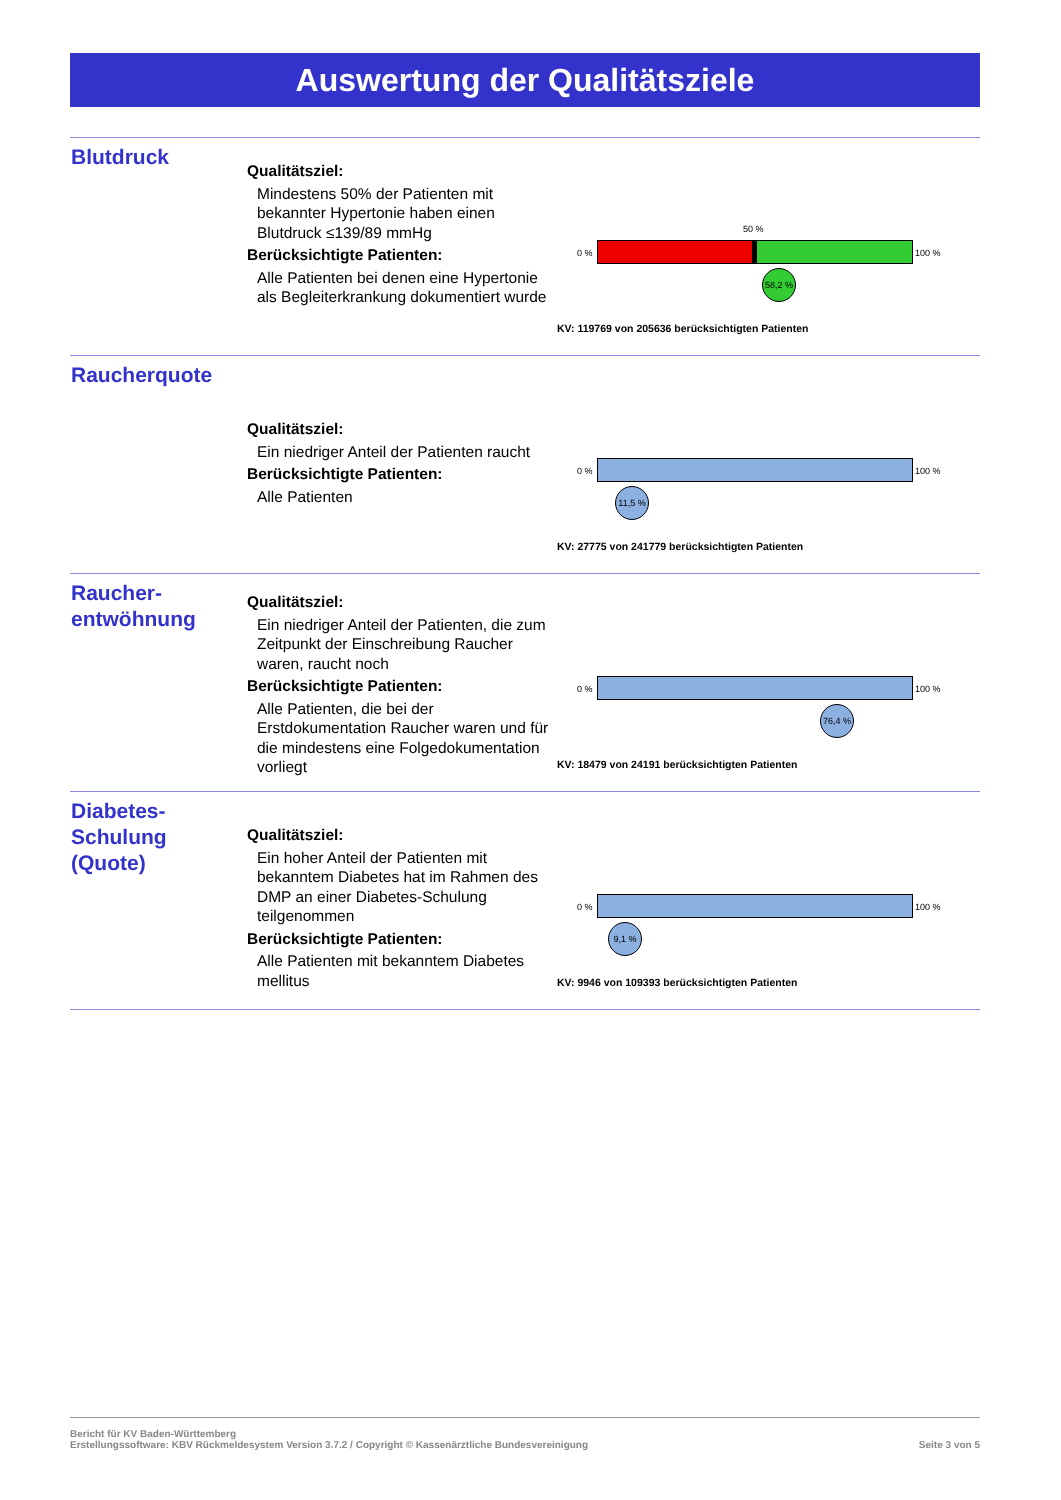Auswertung der Qualitätsziele
Blutdruck
Qualitätsziel:
Mindestens 50% der Patienten mit bekannter Hypertonie haben einen Blutdruck ≤139/89 mmHg
Berücksichtigte Patienten:
Alle Patienten bei denen eine Hypertonie als Begleiterkrankung dokumentiert wurde
50 %
0 % 100 %
58,2 %
KV: 119769 von 205636 berücksichtigten Patienten
Raucherquote
Qualitätsziel:
Ein niedriger Anteil der Patienten raucht
Berücksichtigte Patienten:
Alle Patienten
0 % 100 %
11,5 %
KV: 27775 von 241779 berücksichtigten Patienten
Raucher-
entwöhnung
Qualitätsziel:
Ein niedriger Anteil der Patienten, die zum Zeitpunkt der Einschreibung Raucher waren, raucht noch
Berücksichtigte Patienten:
Alle Patienten, die bei der Erstdokumentation Raucher waren und für die mindestens eine Folgedokumentation vorliegt
0 % 100 %
76,4 %
KV: 18479 von 24191 berücksichtigten Patienten
Diabetes-
Schulung
(Quote)
Qualitätsziel:
Ein hoher Anteil der Patienten mit bekanntem Diabetes hat im Rahmen des DMP an einer Diabetes-Schulung teilgenommen
Berücksichtigte Patienten:
Alle Patienten mit bekanntem Diabetes mellitus
0 % 100 %
9,1 %
KV: 9946 von 109393 berücksichtigten Patienten
Bericht für KV Baden-Württemberg
Erstellungssoftware: KBV Rückmeldesystem Version 3.7.2 / Copyright © Kassenärztliche Bundesvereinigung Seite 3 von 5